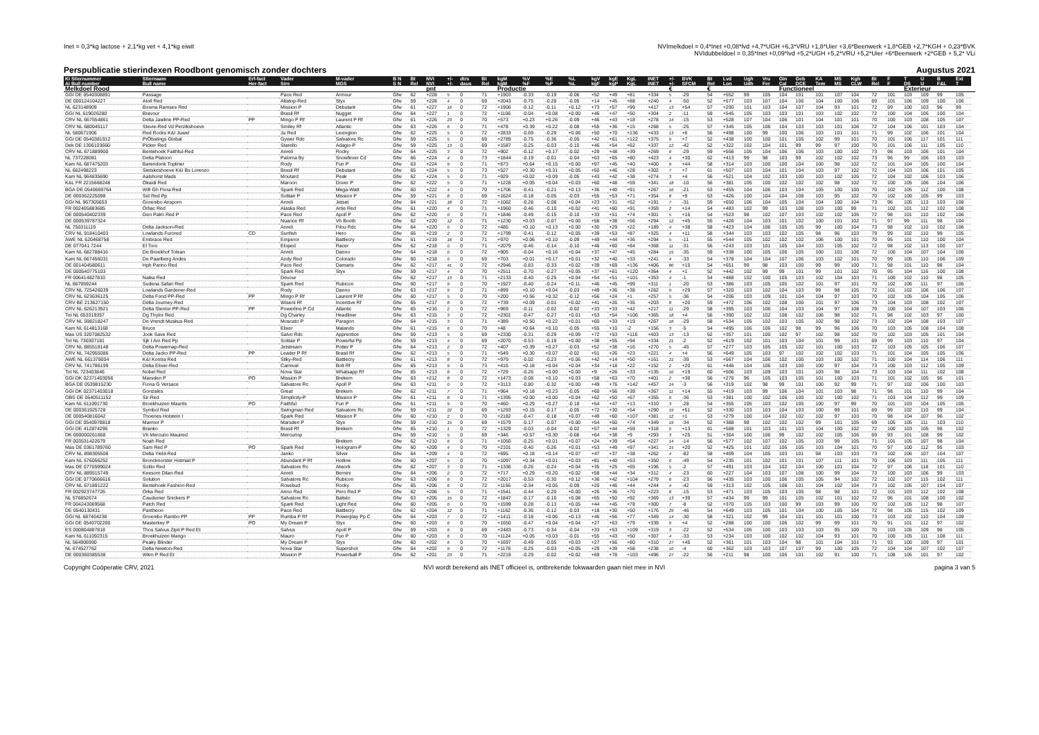Inet = 0,3*kg lactose + 2,1*kg vet + 4,1*kg eiwit
NVImelkdoel = 0,4*Inet +0,08*lvd +4,7*UGH +6,3*VRU +1,8*Uier +3,6*Beenwerk +1,8*GEB +2,7*KGH + 0,23*BVK
NVIdubbeldoel = 0,35*Inet +0,09*lvd +5,2*UGH +5,2*VRU +5,2*Uier +6*Beenwerk +2*GEB + 5,2* VLi
Perspublicatie stierindexen Roodbont genomisch zonder dochters
Augustus 2021
| Ki Stiernummer | Stiernaam | Erf-fact | Vader | M-vader | B N | Bt | NVI | +/- | dtrs | Bt | kgM | %V | %E | %L | kgV | kgE | KgL | INET | +/- | BVK | Bt | Lvd | Ugh | Vru | Gin | Geb | KA | MS | Kgh | Bt | F | T | U | B | Ext | |
| --- | --- | --- | --- | --- | --- | --- | --- | --- | --- | --- | --- | --- | --- | --- | --- | --- | --- | --- | --- | --- | --- | --- | --- | --- | --- | --- | --- | --- | --- | --- | --- | --- | --- | --- | --- | --- |
| Ai Bull number | Bull name | Her-fact | Sire | MGS | S N | Rel | NVI | +/- | daus | Rel | kgM | %F | %P | %L | kgF | kgP | KgL | INET | +/- | SFCM | Rel | Lon | Udh | Fer | Cal | DCE | Tem | MS | CLW | Rel | F | DS | U | F&L | T | |
| Melkdoel Rood | | | | | | | pnt | | | | Productie | | | | | | | | € | | € | | | | Functioneel | | | | | | | Exterieur | | | | |
| GGI DE 0540308891 | Passage | | Pace Red | Armour | Gfw | 62 | +228 | 5 | 0 | 71 | +1903 | -0.33 | -0.19 | -0.06 | +52 | +49 | +81 | +334 | 5 | -29 | 54 | +552 | 99 | 105 | 104 | 101 | 101 | 107 | 104 | 72 | 101 | 103 | 109 | 99 | 105 | |
| DE 000124104227 | Atoll Red | | Altatop-Red | Styx | Gfw | 59 | +228 | 4 | 0 | 69 | +2043 | -0.75 | -0.28 | -0.05 | +14 | +45 | +88 | +240 | 4 | -50 | 52 | +577 | 103 | 107 | 104 | 106 | 104 | 100 | 106 | 69 | 101 | 106 | 109 | 100 | 106 | |
| NL 623148909 | Bosma Ramses Red | | Mission P | Debutant | Gfw | 61 | +227 | 16 | 0 | 72 | +1906 | -0.12 | -0.11 | +0.12 | +73 | +57 | +99 | +417 | 13 | +54 | 57 | +290 | 101 | 103 | 104 | 107 | 104 | 93 | 101 | 72 | 99 | 100 | 103 | 96 | 99 | |
| GGI NL 619026280 | Bravour | | Brasil Rf | Nugget | Gfw | 64 | +227 | 1 | 0 | 72 | +1106 | -0.04 | +0.08 | +0.00 | +46 | +47 | +50 | +304 | 2 | -11 | 59 | +545 | 105 | 103 | 103 | 101 | 103 | 102 | 102 | 72 | 100 | 104 | 106 | 100 | 104 | |
| CRV NL 667554861 | Delta Jawline PP-Red | PP | Mingo P Rf | Laurent P Rf | Gfw | 61 | +226 | 23 | 0 | 70 | +573 | +0.23 | +0.26 | -0.09 | +46 | +43 | +18 | +278 | 14 | -15 | 53 | +528 | 107 | 104 | 106 | 101 | 104 | 101 | 101 | 70 | 100 | 103 | 108 | 105 | 107 | |
| CRV NL 680045117 | Stevie-Red Vd Perzikshoeve | | Smiley Rf | Atlantic | Gfw | 63 | +226 | 6 | 0 | 71 | +478 | +0.39 | +0.22 | -0.08 | +55 | +36 | +15 | +268 | 5 | -25 | 57 | +345 | 105 | 106 | 104 | 103 | 103 | 101 | 106 | 72 | 104 | 106 | 101 | 103 | 104 | |
| NL 580671906 | Red Rocks K&I Juwel | | Ju Red | Lexington | Gfw | 62 | +225 | 5 | 0 | 72 | +2833 | -0.69 | -0.29 | +0.06 | +50 | +70 | +136 | +433 | 13 | +6 | 56 | +498 | 100 | 99 | 100 | 106 | 103 | 101 | 101 | 71 | 99 | 102 | 106 | 101 | 104 | |
| GGI DE 0540381912 | PrÖbstings Global | | Gywer Rdc | Salvatore Rc | Gfw | 59 | +225 | 5 | 0 | 69 | +2789 | -0.75 | -0.36 | -0.05 | +42 | +61 | +122 | +375 | 9 | +7 | 52 | +438 | 100 | 100 | 101 | 105 | 102 | 99 | 101 | 70 | 101 | 106 | 117 | 101 | 111 | |
| Dek DE 1306103660 | Picker Red | | Starello | Adagio-P | Gfw | 59 | +225 | 13 | 0 | 69 | +1587 | -0.25 | -0.03 | -0.10 | +46 | +54 | +62 | +337 | 12 | -42 | 52 | +322 | 102 | 104 | 101 | 99 | 99 | 97 | 100 | 70 | 101 | 106 | 111 | 105 | 110 | |
| CRV NL 671889900 | Bentehoek Faithful-Red | | Anreli | Rocky | Gfw | 64 | +225 | 3 | 0 | 72 | +902 | -0.12 | +0.17 | -0.02 | +29 | +48 | +39 | +269 | 6 | -29 | 59 | +556 | 105 | 104 | 106 | 106 | 103 | 100 | 102 | 73 | 98 | 103 | 106 | 101 | 104 | |
| NL 737228081 | Delta Platoon | | Paloma By | Snowfever Cd | Gfw | 66 | +224 | 4 | 0 | 73 | +1844 | -0.19 | -0.01 | -0.04 | +63 | +65 | +80 | +423 | 4 | +30 | 62 | +413 | 99 | 98 | 103 | 99 | 102 | 102 | 102 | 73 | 96 | 99 | 106 | 103 | 103 | |
| Kam NL 687475203 | Barendonk Topliner | | Rody | Fun P | Gfw | 63 | +224 | 9 | 0 | 71 | +873 | +0.64 | +0.15 | +0.00 | +97 | +45 | +40 | +400 | 9 | +44 | 58 | +314 | 103 | 100 | 100 | 104 | 100 | 98 | 102 | 72 | 101 | 104 | 105 | 100 | 104 | |
| NL 662498223 | Sietskeshoeve K&I Bs Lorenzo | | Brasil Rf | Debutant | Gfw | 65 | +224 | 5 | 0 | 73 | +527 | +0.30 | +0.31 | +0.05 | +50 | +46 | +28 | +302 | 7 | +7 | 61 | +507 | 103 | 104 | 101 | 104 | 103 | 97 | 102 | 72 | 104 | 103 | 106 | 101 | 105 | |
| Kam NL 964835690 | Aalshorst Mads | | Moutard | Peak | Gfw | 62 | +224 | 5 | 0 | 71 | +929 | +0.02 | +0.09 | -0.05 | +43 | +42 | +38 | +274 | 3 | +4 | 56 | +521 | 104 | 102 | 103 | 100 | 103 | 102 | 105 | 72 | 104 | 102 | 106 | 103 | 106 | |
| K&L FR 2215668248 | Okaidi Red | | Maroon | Dover P | Gfw | 62 | +222 | 5 | 0 | 71 | +1228 | +0.05 | +0.04 | +0.03 | +60 | +48 | +59 | +341 | 18 | -10 | 56 | +381 | 105 | 100 | 102 | 102 | 102 | 98 | 102 | 72 | 100 | 105 | 106 | 104 | 106 | |
| BGA DE 0540669764 | Wifi Gh Flora Red | | Spark Red | Mega-Watt | Gfw | 60 | +222 | 4 | 0 | 70 | +1706 | -0.41 | -0.21 | +0.13 | +36 | +40 | +91 | +267 | 16 | -21 | 53 | +455 | 104 | 106 | 103 | 104 | 105 | 100 | 100 | 70 | 102 | 105 | 112 | 100 | 108 | |
| DE 000362225098 | Sid Red Pp | | Solitair P | Mission P | Gfw | 59 | +221 | 8 | 0 | 69 | +1624 | -0.18 | -0.05 | -0.03 | +55 | +53 | +71 | +354 | 8 | +9 | 53 | +426 | 100 | 104 | 104 | 108 | 103 | 95 | 102 | 70 | 102 | 100 | 105 | 99 | 103 | |
| GGI NL 967305653 | Groenibo Ansporn | | Anreli | Jetset | Gfw | 64 | +221 | 18 | 0 | 72 | +1062 | -0.28 | -0.08 | +0.04 | +23 | +31 | +52 | +191 | 7 | -31 | 59 | +650 | 106 | 104 | 105 | 104 | 104 | 100 | 104 | 73 | 96 | 105 | 113 | 103 | 108 | |
| FR 002405883685 | Orliac Red | | Alaska Red | Artie Red | Gfw | 61 | +220 | 4 | 0 | 71 | +1960 | -0.46 | -0.10 | +0.02 | +41 | +60 | +91 | +359 | 2 | +14 | 54 | +483 | 102 | 99 | 103 | 108 | 103 | 100 | 99 | 71 | 102 | 101 | 112 | 102 | 108 | |
| DE 000540402339 | Gen Palm Red P | | Pace Red | Apoll P | Gfw | 62 | +220 | 0 | 0 | 71 | +1846 | -0.49 | -0.15 | -0.10 | +33 | +51 | +74 | +301 | 5 | +16 | 54 | +523 | 98 | 102 | 107 | 103 | 102 | 102 | 105 | 72 | 98 | 101 | 110 | 102 | 106 | |
| DE 000539787324 | | | Nuance Rf | Vh Booth | Gfw | 62 | +220 | 12 | 0 | 71 | +1230 | +0.03 | -0.07 | +0.00 | +58 | +38 | +56 | +294 | 12 | +45 | 55 | +426 | 104 | 103 | 101 | 102 | 100 | 101 | 102 | 71 | 97 | 99 | 111 | 98 | 104 | |
| NL 750311119 | Delta Jackson-Red | | Anreli | Filou Rdc | Gfw | 64 | +220 | 0 | 0 | 72 | +485 | +0.10 | +0.13 | +0.00 | +30 | +29 | +22 | +189 | 4 | +38 | 58 | +423 | 104 | 106 | 105 | 105 | 99 | 100 | 104 | 73 | 98 | 102 | 110 | 102 | 106 | |
| CRV NL 918410403 | Lowlands Furored | CD | Sunfish | Hero | Gfw | 66 | +219 | 2 | 0 | 72 | +1799 | -0.41 | -0.12 | +0.05 | +39 | +53 | +87 | +325 | 4 | +11 | 58 | +344 | 103 | 103 | 102 | 105 | 98 | 96 | 103 | 79 | 99 | 102 | 110 | 99 | 105 | |
| AWE NL 620468758 | Embrace Red | | Emperor | Battlecry | Gfw | 61 | +219 | 16 | 0 | 71 | +970 | +0.06 | +0.10 | -0.09 | +49 | +44 | +36 | +294 | 5 | -11 | 55 | +544 | 105 | 102 | 102 | 102 | 106 | 100 | 101 | 70 | 95 | 101 | 110 | 100 | 104 | |
| DE 077041 7244 | El Toro | | Eloped | Racer | Gfw | 62 | +218 | 0 | 0 | 71 | +2079 | -0.46 | -0.14 | -0.10 | +46 | +60 | +84 | +368 | 11 | -31 | 56 | +243 | 103 | 101 | 105 | 104 | 103 | 105 | 102 | 72 | 98 | 102 | 113 | 100 | 107 | |
| Kam NL 682788416 | De Broekhof Tolean | | Anreli | Danno | Gfw | 64 | +218 | 0 | 0 | 72 | +905 | -0.04 | +0.16 | +0.04 | +37 | +47 | +45 | +284 | 15 | -35 | 59 | +338 | 100 | 105 | 106 | 105 | 100 | 101 | 106 | 72 | 100 | 104 | 107 | 104 | 106 | |
| Kam NL 667456031 | De Paarlberg Andes | | Andy Red | Colorado | Gfw | 60 | +218 | 0 | 0 | 69 | +703 | +0.01 | +0.17 | +0.01 | +32 | +40 | +33 | +241 | 4 | -33 | 54 | +378 | 104 | 104 | 107 | 106 | 103 | 102 | 101 | 70 | 99 | 105 | 110 | 106 | 109 | |
| DE 001404580611 | Hph Parino Red | | Pace Red | Damaris | Gfw | 62 | +217 | 41 | 0 | 72 | +2946 | -0.83 | -0.33 | +0.02 | +39 | +69 | +136 | +406 | 80 | +15 | 54 | +651 | 99 | 98 | 103 | 100 | 99 | 99 | 100 | 71 | 98 | 101 | 110 | 98 | 104 | |
| DE 000540775103 | | | Spark Red | Styx | Gfw | 59 | +217 | 4 | 0 | 70 | +2511 | -0.70 | -0.27 | +0.05 | +37 | +61 | +120 | +364 | 4 | +1 | 52 | +442 | 102 | 99 | 99 | 101 | 99 | 101 | 102 | 70 | 95 | 104 | 116 | 100 | 108 | |
| FR 006414827810 | Naika Red | | Devour | | Gfw | 62 | +217 | 13 | 0 | 71 | +2133 | -0.40 | -0.25 | +0.04 | +54 | +51 | +101 | +353 | 4 | -1 | 54 | +488 | 102 | 100 | 105 | 103 | 102 | 104 | 103 | 71 | 100 | 102 | 110 | 98 | 105 | |
| NL 667959244 | Sudena Safari Red | | Spark Red | Rubicon | Gfw | 60 | +217 | 9 | 0 | 70 | +1927 | -0.40 | -0.24 | +0.11 | +46 | +45 | +99 | +311 | 1 | -20 | 53 | +386 | 103 | 105 | 105 | 102 | 101 | 97 | 101 | 70 | 102 | 106 | 111 | 97 | 106 | |
| CRV NL 725426039 | Lowlands Gardener-Red | | Rody | Danno | Gfw | 63 | +217 | 9 | 0 | 71 | +899 | +0.10 | +0.04 | -0.03 | +49 | +36 | +38 | +262 | 9 | +29 | 57 | +320 | 103 | 102 | 104 | 103 | 99 | 98 | 105 | 72 | 101 | 102 | 106 | 106 | 107 | |
| CRV NL 623636125 | Delta Fond PP-Red | PP | Mingo P Rf | Laurent P Rf | Gfw | 60 | +217 | 5 | 0 | 70 | +200 | +0.56 | +0.32 | -0.12 | +56 | +24 | +1 | +257 | 5 | -36 | 54 | +206 | 103 | 109 | 101 | 104 | 104 | 97 | 103 | 70 | 102 | 105 | 104 | 105 | 106 | |
| CRV BE 213627150 | Delta Journey-Red | | Wisent Rf | Incentive Rf | Gfw | 65 | +217 | 8 | 0 | 72 | +739 | +0.09 | -0.01 | +0.02 | +41 | +26 | +35 | +203 | 8 | +20 | 59 | +472 | 106 | 102 | 108 | 100 | 101 | 97 | 106 | 73 | 104 | 103 | 108 | 102 | 107 | |
| CRV NL 626213921 | Delta Stentor PP-Red | PP | Powerline P Cd | Atlantic | Gfw | 65 | +216 | 2 | 0 | 72 | +969 | -0.11 | -0.02 | -0.02 | +33 | +33 | +42 | +217 | 11 | -29 | 58 | +395 | 103 | 106 | 104 | 103 | 104 | 97 | 108 | 79 | 100 | 104 | 107 | 103 | 106 | |
| Tot NL 653319357 | Dg Thylor Red | | Dg Charley | Headliner | Gfw | 63 | +215 | 3 | 0 | 72 | +2301 | -0.47 | -0.27 | +0.01 | +53 | +54 | +106 | +365 | 18 | +4 | 56 | +390 | 102 | 102 | 108 | 102 | 106 | 98 | 102 | 71 | 98 | 102 | 103 | 97 | 100 | |
| CRV NL 598218247 | De Vrendt Muskus-Red | | Moscato P | Paragon | Gfw | 64 | +215 | 3 | 0 | 71 | +389 | +0.50 | +0.22 | +0.01 | +60 | +33 | +19 | +267 | 16 | -29 | 58 | +534 | 105 | 102 | 103 | 105 | 102 | 98 | 102 | 73 | 102 | 104 | 108 | 103 | 107 | |
| Kam NL 614813168 | Bruce | | Elixer | Malando | Gfw | 61 | +215 | 6 | 0 | 70 | +48 | +0.64 | +0.10 | -0.05 | +55 | +10 | -2 | +156 | 3 | -5 | 54 | +495 | 106 | 106 | 102 | 98 | 99 | 96 | 106 | 70 | 103 | 105 | 108 | 104 | 108 | |
| Mas US 3207082532 | Jook Save Red | | Salvo Rdc | Apprentice | Gfw | 59 | +213 | 5 | 0 | 69 | +2330 | -0.31 | -0.29 | +0.09 | +72 | +53 | +116 | +403 | 13 | -13 | 52 | +357 | 101 | 100 | 102 | 97 | 102 | 98 | 102 | 70 | 102 | 103 | 105 | 101 | 104 | |
| Tot NL 730307181 | Sjk I Am Red Pp | | Solitair P | Powerful Pp | Gfw | 59 | +213 | 4 | 0 | 69 | +2070 | -0.53 | -0.19 | +0.00 | +38 | +55 | +94 | +334 | 21 | -2 | 52 | +619 | 102 | 101 | 103 | 104 | 101 | 99 | 101 | 69 | 99 | 103 | 110 | 97 | 104 | |
| CRV NL 885518148 | Delta Powernap-Red | | Jetstream | Potter P | Gfw | 64 | +213 | 2 | 0 | 72 | +407 | +0.39 | +0.27 | -0.03 | +52 | +38 | +16 | +270 | 5 | -45 | 57 | +277 | 103 | 105 | 105 | 102 | 101 | 100 | 103 | 72 | 103 | 105 | 105 | 106 | 107 | |
| CRV NL 742955086 | Delta Jacko PP-Red | PP | Leader P Rf | Brasil Rf | Gfw | 62 | +213 | 5 | 0 | 71 | +549 | +0.30 | +0.07 | -0.02 | +51 | +26 | +23 | +221 | 4 | +4 | 56 | +649 | 105 | 103 | 97 | 102 | 102 | 102 | 103 | 71 | 101 | 104 | 105 | 105 | 106 | |
| AWE NL 661379004 | K&I Kontra Red | | Silky-Red | Battlecry | Gfw | 61 | +213 | 8 | 0 | 72 | +979 | -0.02 | -0.23 | +0.06 | +42 | +14 | +50 | +161 | 21 | -39 | 53 | +567 | 104 | 106 | 102 | 100 | 103 | 100 | 102 | 71 | 100 | 104 | 114 | 106 | 111 | |
| CRV NL 741786199 | Delta Elixer-Red | | Carnival | Bolt Rf | Gfw | 65 | +213 | 9 | 0 | 73 | +416 | +0.18 | +0.04 | +0.04 | +34 | +18 | +22 | +152 | 2 | +20 | 61 | +446 | 104 | 106 | 103 | 100 | 100 | 97 | 104 | 73 | 100 | 103 | 112 | 105 | 109 | |
| Tot NL 723403846 | Nobel Red | | Nova Star | Whatsapp Rf | Gfw | 65 | +213 | 8 | 0 | 72 | +729 | -0.26 | +0.00 | +0.00 | +9 | +26 | +33 | +135 | 10 | +19 | 60 | +506 | 103 | 109 | 103 | 101 | 103 | 98 | 104 | 73 | 103 | 104 | 111 | 102 | 108 | |
| GGI DK 02371403056 | Marsden P | PO | Mission P | Brekem | Gfw | 63 | +212 | 8 | 0 | 72 | +1473 | -0.08 | +0.10 | +0.03 | +58 | +63 | +70 | +401 | 2 | +36 | 56 | +276 | 96 | 105 | 103 | 105 | 101 | 100 | 103 | 71 | 101 | 102 | 105 | 96 | 101 | |
| BGA DE 0539815230 | Fiona G Versace | | Salvatore Rc | Apoll P | Gfw | 63 | +211 | 0 | 0 | 72 | +3113 | -0.80 | -0.32 | +0.00 | +49 | +76 | +142 | +457 | 14 | -3 | 56 | +319 | 102 | 98 | 99 | 101 | 100 | 92 | 99 | 71 | 97 | 102 | 106 | 100 | 103 | |
| GGI DK 02371403018 | Gonzales | | Great | Brekem | Gfw | 62 | +211 | 7 | 0 | 71 | +964 | +0.18 | +0.23 | -0.05 | +60 | +56 | +39 | +367 | 11 | +14 | 55 | +419 | 103 | 99 | 106 | 104 | 101 | 103 | 98 | 71 | 98 | 101 | 110 | 99 | 104 | |
| OBS DE 0540511152 | Sir-Red | | Simplicity-P | Mission P | Gfw | 61 | +211 | 8 | 0 | 71 | +1395 | +0.00 | +0.00 | +0.04 | +62 | +50 | +67 | +355 | 9 | -36 | 53 | +381 | 100 | 102 | 106 | 100 | 102 | 100 | 102 | 71 | 103 | 104 | 112 | 99 | 109 | |
| Kam NL 611091730 | Broekhuizen Maurits | PO | Faithful | Fun P | Gfw | 61 | +211 | 9 | 0 | 70 | +460 | +0.29 | +0.27 | -0.18 | +54 | +47 | +13 | +310 | 3 | -28 | 54 | +355 | 105 | 103 | 102 | 105 | 100 | 97 | 99 | 70 | 101 | 103 | 104 | 105 | 105 | |
| DE 000361925728 | Symbol Red | | Swingman Red | Salvatore Rc | Gfw | 59 | +211 | 22 | 0 | 69 | +1293 | +0.15 | -0.17 | -0.05 | +72 | +30 | +54 | +290 | 19 | +51 | 52 | +330 | 103 | 103 | 104 | 103 | 100 | 99 | 101 | 69 | 99 | 102 | 110 | 99 | 104 | |
| DE 000540816042 | Thoenes Holstein I | | Spark Red | Mission P | Gfw | 60 | +210 | 2 | 0 | 70 | +2182 | -0.47 | -0.18 | +0.07 | +49 | +60 | +107 | +381 | 12 | +1 | 53 | +279 | 100 | 104 | 102 | 102 | 102 | 97 | 103 | 70 | 98 | 104 | 107 | 96 | 102 | |
| GGI DE 0540978818 | Marmor P | | Marsden P | Styx | Gfw | 59 | +210 | 15 | 0 | 69 | +1579 | -0.17 | -0.07 | +0.00 | +54 | +50 | +74 | +349 | 19 | -34 | 52 | +388 | 98 | 102 | 102 | 102 | 99 | 101 | 105 | 69 | 105 | 105 | 111 | 103 | 110 | |
| GGI DE 412874295 | Branko | | Brasil Rf | Brekem | Gfw | 65 | +210 | 1 | 0 | 72 | +1329 | -0.03 | -0.04 | -0.02 | +57 | +44 | +59 | +318 | 0 | +13 | 61 | +588 | 101 | 103 | 101 | 103 | 104 | 100 | 102 | 72 | 100 | 103 | 105 | 98 | 102 | |
| DK 000000261668 | Vh Mercurio Mauired | | Mercurioр | | Gfw | 59 | +210 | 5 | 0 | 69 | +346 | +0.57 | +0.30 | -0.08 | +64 | +38 | +9 | +293 | 3 | +25 | 51 | +304 | 100 | 106 | 99 | 102 | 102 | 105 | 106 | 69 | 93 | 101 | 108 | 99 | 102 | |
| FR 003531422679 | Noah Red | | | Brekem | Gfw | 62 | +210 | 6 | 0 | 71 | +1050 | -0.25 | +0.01 | +0.07 | +24 | +39 | +54 | +227 | 14 | -14 | 56 | +577 | 102 | 107 | 102 | 105 | 103 | 99 | 105 | 71 | 101 | 105 | 107 | 98 | 104 | |
| Mas DE 0361789760 | Sam Red P | PO | Spark Red | Hologram-P | Gfw | 60 | +209 | 4 | 0 | 70 | +2101 | -0.40 | -0.26 | +0.01 | +53 | +49 | +97 | +341 | 15 | +20 | 52 | +425 | 101 | 102 | 106 | 105 | 103 | 104 | 101 | 70 | 97 | 100 | 112 | 95 | 103 | |
| CRV NL 898305508 | Delta Yield-Red | | Janko | Silver | Gfw | 64 | +209 | 4 | 0 | 72 | +695 | +0.18 | +0.14 | +0.07 | +47 | +37 | +38 | +262 | 4 | -82 | 58 | +409 | 104 | 105 | 103 | 101 | 98 | 103 | 103 | 73 | 102 | 106 | 107 | 104 | 107 | |
| Kam NL 576056252 | Broncknorster Hotmail P | | Abundant P Rf | Hotline | Gfw | 60 | +207 | 5 | 0 | 70 | +1097 | +0.34 | +0.01 | +0.03 | +81 | +40 | +53 | +350 | 6 | -49 | 54 | +235 | 101 | 102 | 101 | 101 | 107 | 111 | 101 | 70 | 106 | 103 | 111 | 105 | 111 | |
| Mas DE 0770599024 | Solito Red | | Salvatore Rc | Atwork | Gfw | 62 | +207 | 3 | 0 | 71 | +1336 | -0.26 | -0.24 | +0.04 | +35 | +25 | +65 | +196 | 5 | -2 | 57 | +491 | 103 | 104 | 102 | 104 | 100 | 101 | 104 | 72 | 97 | 106 | 118 | 101 | 110 | |
| CRV NL 889515749 | Keesom Dilan-Red | | Anreli | Bernini | Gfw | 64 | +206 | 2 | 0 | 72 | +717 | +0.29 | +0.20 | +0.02 | +58 | +44 | +34 | +312 | 4 | -23 | 60 | +227 | 104 | 103 | 107 | 108 | 100 | 99 | 104 | 73 | 100 | 103 | 106 | 99 | 103 | |
| GGI DE 0770666616 | Solution | | Salvatore Rc | Rubicon | Gfw | 63 | +206 | 6 | 0 | 72 | +2017 | -0.53 | -0.30 | +0.12 | +36 | +42 | +104 | +279 | 6 | -23 | 56 | +435 | 103 | 100 | 106 | 105 | 105 | 94 | 102 | 72 | 102 | 107 | 115 | 102 | 111 | |
| CRV NL 671891222 | Bentehoek Fashion-Red | | Rosebud | Rocky | Gfw | 65 | +206 | 6 | 0 | 72 | +1156 | -0.34 | +0.05 | -0.09 | +20 | +46 | +44 | +244 | 4 | -42 | 59 | +313 | 102 | 105 | 108 | 101 | 104 | 102 | 104 | 73 | 102 | 105 | 107 | 104 | 107 | |
| FR 002923747726 | Orka Red | | Arino Red | Pero Red P | Gfw | 62 | +206 | 5 | 0 | 71 | +1541 | -0.44 | -0.20 | +0.00 | +26 | +36 | +70 | +223 | 8 | -15 | 53 | +471 | 103 | 105 | 103 | 105 | 98 | 98 | 101 | 72 | 101 | 103 | 112 | 102 | 108 | |
| NL 576852674 | Caudumer Snickers P | | Salvatore Rc | Balisto | Gfw | 63 | +205 | 15 | 0 | 72 | +1847 | -0.17 | -0.16 | +0.08 | +65 | +50 | +92 | +369 | 13 | +39 | 57 | +434 | 99 | 99 | 101 | 105 | 102 | 101 | 102 | 72 | 96 | 101 | 108 | 100 | 102 | |
| FR 004243069568 | Patch Red | | Spark Red | Light Red | Gfw | 60 | +205 | 0 | 0 | 70 | +1599 | -0.28 | -0.13 | +0.05 | +44 | +45 | +78 | +300 | 7 | -8 | 52 | +370 | 105 | 103 | 100 | 99 | 103 | 99 | 100 | 70 | 102 | 105 | 112 | 98 | 107 | |
| DE 0540130431 | Pantheon | | Pace Red | Battlecry | Gfw | 62 | +204 | 12 | 0 | 71 | +1162 | -0.36 | -0.12 | -0.03 | +18 | +30 | +50 | +176 | 29 | -46 | 54 | +649 | 103 | 105 | 101 | 104 | 100 | 105 | 104 | 72 | 98 | 105 | 115 | 102 | 109 | |
| GGI NL 687404238 | Groenibo Rambo PP | PP | Rumba P Rf | Powerplay Pp C | Gfw | 64 | +203 | 7 | 0 | 72 | +1411 | -0.18 | +0.06 | +0.13 | +46 | +56 | +77 | +349 | 14 | -30 | 58 | +321 | 102 | 99 | 104 | 101 | 101 | 101 | 100 | 73 | 103 | 102 | 110 | 104 | 109 | |
| GGI DE 0540702200 | Masterkey P | PO | My Dream P | Styx | Gfw | 60 | +203 | 6 | 0 | 70 | +1650 | -0.47 | +0.04 | +0.04 | +27 | +63 | +79 | +339 | 9 | +4 | 52 | +288 | 100 | 100 | 106 | 102 | 99 | 99 | 101 | 70 | 91 | 101 | 112 | 97 | 102 | |
| ES 000804887818 | Thos Salvus Zipit P Red Et | | Salvus | Apoll P | Gfw | 59 | +203 | 6 | 0 | 69 | +2483 | -0.73 | -0.34 | -0.04 | +33 | +53 | +109 | +319 | 3 | -22 | 52 | +534 | 105 | 100 | 103 | 103 | 103 | 95 | 100 | 70 | 103 | 105 | 109 | 98 | 105 | |
| Kam NL 611092315 | Broekhuizen Mango | | Mauro | Fun P | Gfw | 60 | +203 | 6 | 0 | 70 | +1124 | +0.05 | +0.03 | -0.01 | +55 | +43 | +50 | +307 | 4 | -33 | 53 | +234 | 103 | 100 | 102 | 102 | 104 | 93 | 101 | 70 | 100 | 105 | 111 | 108 | 111 | |
| NL 564906990 | Peaky Blinder | | My Dream P | Styx | Gfw | 60 | +202 | 6 | 0 | 70 | +1697 | -0.49 | -0.05 | +0.03 | +27 | +56 | +80 | +310 | 27 | +45 | 52 | +361 | 101 | 103 | 104 | 98 | 101 | 104 | 101 | 71 | 93 | 100 | 109 | 97 | 101 | |
| NL 674527762 | Delta Newton-Red | | Nova Star | Supershot | Gfw | 64 | +202 | 9 | 0 | 72 | +1178 | -0.25 | -0.03 | +0.05 | +29 | +39 | +58 | +238 | 10 | -4 | 60 | +362 | 103 | 103 | 107 | 107 | 99 | 100 | 105 | 72 | 104 | 104 | 107 | 102 | 107 | |
| DE 000360385538 | Wkm P Red Et | | Mission P | Powerball P | Gfw | 62 | +201 | 23 | 0 | 71 | +2219 | -0.29 | -0.02 | +0.02 | +69 | +78 | +103 | +496 | 27 | -22 | 56 | +211 | 98 | 100 | 105 | 101 | 102 | 91 | 100 | 71 | 108 | 105 | 101 | 97 | 102 | |
Copyright Coöperatie CRV, 2021 NVI wordt berekend als INET officieel is, ontbrekende fokwaarden gaan niet mee in NVI
pagina 3 van 5